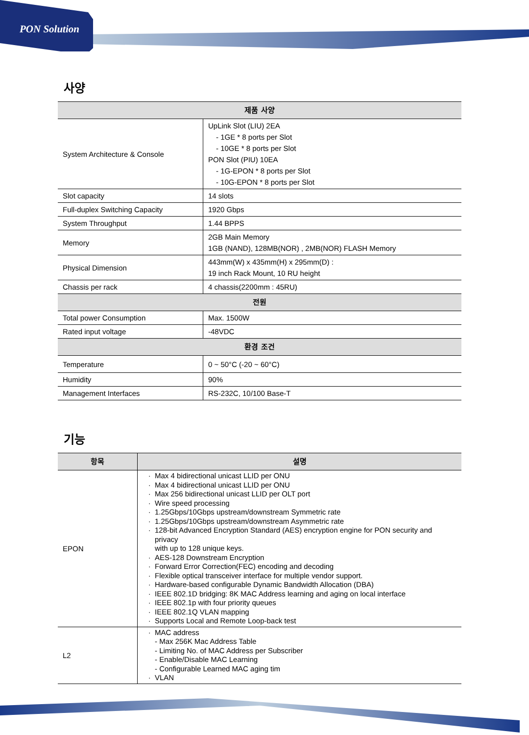PON Solution
사양
| 제품 사양 | |
| --- | --- |
| System Architecture & Console | UpLink Slot (LIU) 2EA - 1GE * 8 ports per Slot - 10GE * 8 ports per Slot PON Slot (PIU) 10EA - 1G-EPON * 8 ports per Slot - 10G-EPON * 8 ports per Slot |
| Slot capacity | 14 slots |
| Full-duplex Switching Capacity | 1920 Gbps |
| System Throughput | 1.44 BPPS |
| Memory | 2GB Main Memory 1GB (NAND), 128MB(NOR) , 2MB(NOR) FLASH Memory |
| Physical Dimension | 443mm(W) x 435mm(H) x 295mm(D) : 19 inch Rack Mount, 10 RU height |
| Chassis per rack | 4 chassis(2200mm : 45RU) |
| 전원 | |
| Total power Consumption | Max. 1500W |
| Rated input voltage | -48VDC |
| 환경 조건 | |
| Temperature | 0 ~ 50°C (-20 ~ 60°C) |
| Humidity | 90% |
| Management Interfaces | RS-232C, 10/100 Base-T |
기능
| 항목 | 설명 |
| --- | --- |
| EPON | Max 4 bidirectional unicast LLID per ONU Max 4 bidirectional unicast LLID per ONU Max 256 bidirectional unicast LLID per OLT port Wire speed processing 1.25Gbps/10Gbps upstream/downstream Symmetric rate 1.25Gbps/10Gbps upstream/downstream Asymmetric rate 128-bit Advanced Encryption Standard (AES) encryption engine for PON security and privacy with up to 128 unique keys. AES-128 Downstream Encryption Forward Error Correction(FEC) encoding and decoding Flexible optical transceiver interface for multiple vendor support. Hardware-based configurable Dynamic Bandwidth Allocation (DBA) IEEE 802.1D bridging: 8K MAC Address learning and aging on local interface IEEE 802.1p with four priority queues IEEE 802.1Q VLAN mapping Supports Local and Remote Loop-back test |
| L2 | MAC address - Max 256K Mac Address Table - Limiting No. of MAC Address per Subscriber - Enable/Disable MAC Learning - Configurable Learned MAC aging tim VLAN |